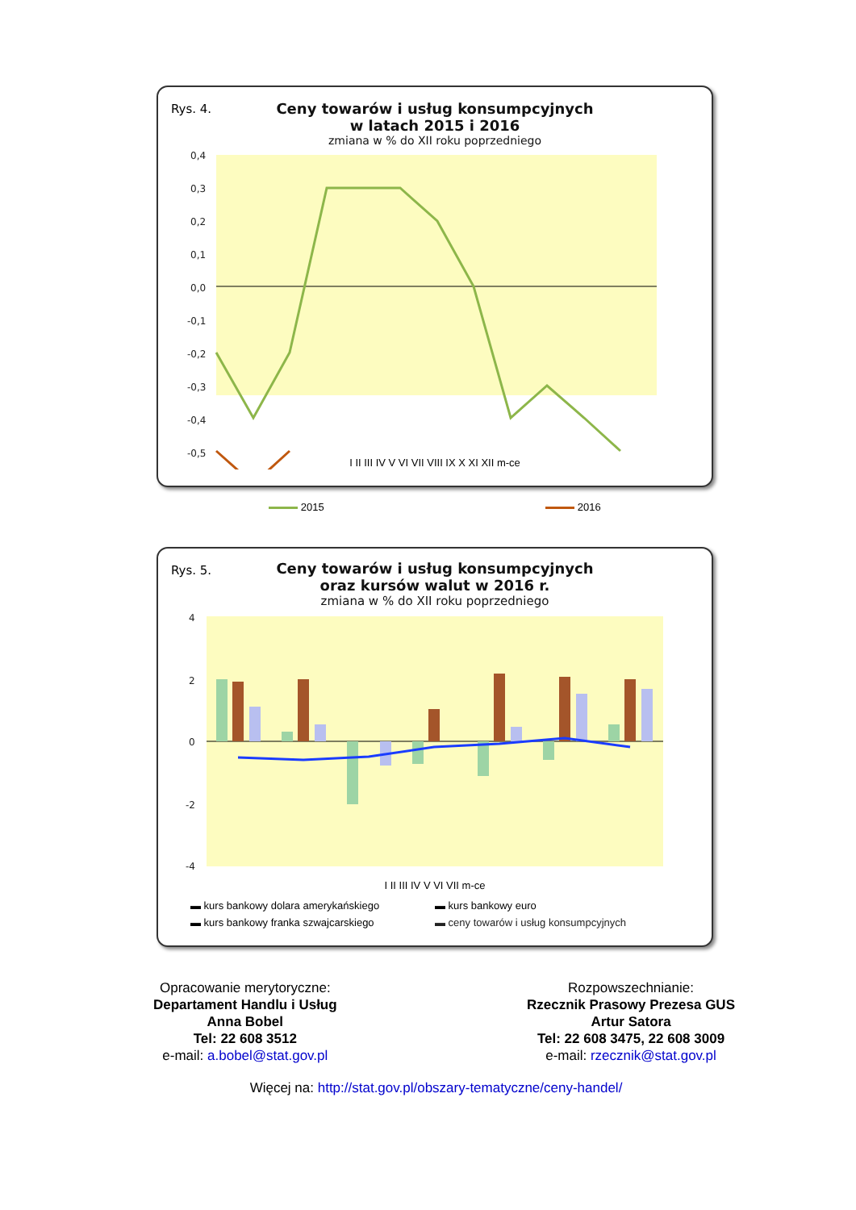Rys. 4.
Ceny towarów i usług konsumpcyjnych
w latach 2015 i 2016
zmiana w % do XII roku poprzedniego
0,4
0,3
0,2
0,1
0,0
-0,1
-0,2
-0,3
-0,4
-0,5
I II III IV V VI VII VIII IX X XI XII m-ce
2015 2016
Rys. 5.
Ceny towarów i usług konsumpcyjnych
oraz kursów walut w 2016 r.
zmiana w % do XII roku poprzedniego
4
2
0
-2
-4
I II III IV V VI VII m-ce
▬ kurs bankowy dolara amerykańskiego ▬ kurs bankowy euro ▬ kurs bankowy franka szwajcarskiego ▬ ceny towarów i usług konsumpcyjnych
Opracowanie merytoryczne:
Departament Handlu i Usług
Anna Bobel
Tel: 22 608 3512
e-mail: a.bobel@stat.gov.pl
Rozpowszechnianie:
Rzecznik Prasowy Prezesa GUS
Artur Satora
Tel: 22 608 3475, 22 608 3009
e-mail: rzecznik@stat.gov.pl
Więcej na: http://stat.gov.pl/obszary-tematyczne/ceny-handel/